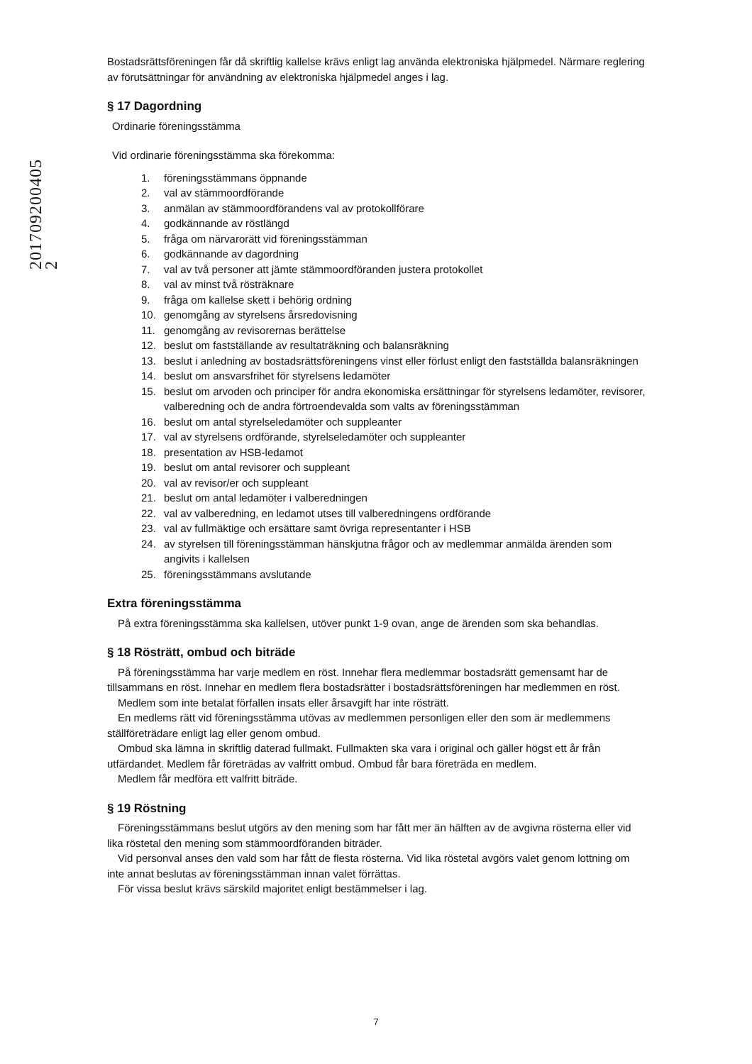201709200405 2
Bostadsrättsföreningen får då skriftlig kallelse krävs enligt lag använda elektroniska hjälpmedel. Närmare reglering av förutsättningar för användning av elektroniska hjälpmedel anges i lag.
§ 17 Dagordning
Ordinarie föreningsstämma
Vid ordinarie föreningsstämma ska förekomma:
1. föreningsstämmans öppnande
2. val av stämmoordförande
3. anmälan av stämmoordförandens val av protokollförare
4. godkännande av röstlängd
5. fråga om närvarorätt vid föreningsstämman
6. godkännande av dagordning
7. val av två personer att jämte stämmoordföranden justera protokollet
8. val av minst två rösträknare
9. fråga om kallelse skett i behörig ordning
10. genomgång av styrelsens årsredovisning
11. genomgång av revisorernas berättelse
12. beslut om fastställande av resultaträkning och balansräkning
13. beslut i anledning av bostadsrättsföreningens vinst eller förlust enligt den fastställda balansräkningen
14. beslut om ansvarsfrihet för styrelsens ledamöter
15. beslut om arvoden och principer för andra ekonomiska ersättningar för styrelsens ledamöter, revisorer, valberedning och de andra förtroendevalda som valts av föreningsstämman
16. beslut om antal styrelseledamöter och suppleanter
17. val av styrelsens ordförande, styrelseledamöter och suppleanter
18. presentation av HSB-ledamot
19. beslut om antal revisorer och suppleant
20. val av revisor/er och suppleant
21. beslut om antal ledamöter i valberedningen
22. val av valberedning, en ledamot utses till valberedningens ordförande
23. val av fullmäktige och ersättare samt övriga representanter i HSB
24. av styrelsen till föreningsstämman hänskjutna frågor och av medlemmar anmälda ärenden som angivits i kallelsen
25. föreningsstämmans avslutande
Extra föreningsstämma
På extra föreningsstämma ska kallelsen, utöver punkt 1-9 ovan, ange de ärenden som ska behandlas.
§ 18 Rösträtt, ombud och biträde
På föreningsstämma har varje medlem en röst. Innehar flera medlemmar bostadsrätt gemensamt har de tillsammans en röst. Innehar en medlem flera bostadsrätter i bostadsrättsföreningen har medlemmen en röst.
Medlem som inte betalat förfallen insats eller årsavgift har inte rösträtt.
En medlems rätt vid föreningsstämma utövas av medlemmen personligen eller den som är medlemmens ställföreträdare enligt lag eller genom ombud.
Ombud ska lämna in skriftlig daterad fullmakt. Fullmakten ska vara i original och gäller högst ett år från utfärdandet. Medlem får företrädas av valfritt ombud. Ombud får bara företräda en medlem.
Medlem får medföra ett valfritt biträde.
§ 19 Röstning
Föreningsstämmans beslut utgörs av den mening som har fått mer än hälften av de avgivna rösterna eller vid lika röstetal den mening som stämmoordföranden biträder.
Vid personval anses den vald som har fått de flesta rösterna. Vid lika röstetal avgörs valet genom lottning om inte annat beslutas av föreningsstämman innan valet förrättas.
För vissa beslut krävs särskild majoritet enligt bestämmelser i lag.
7